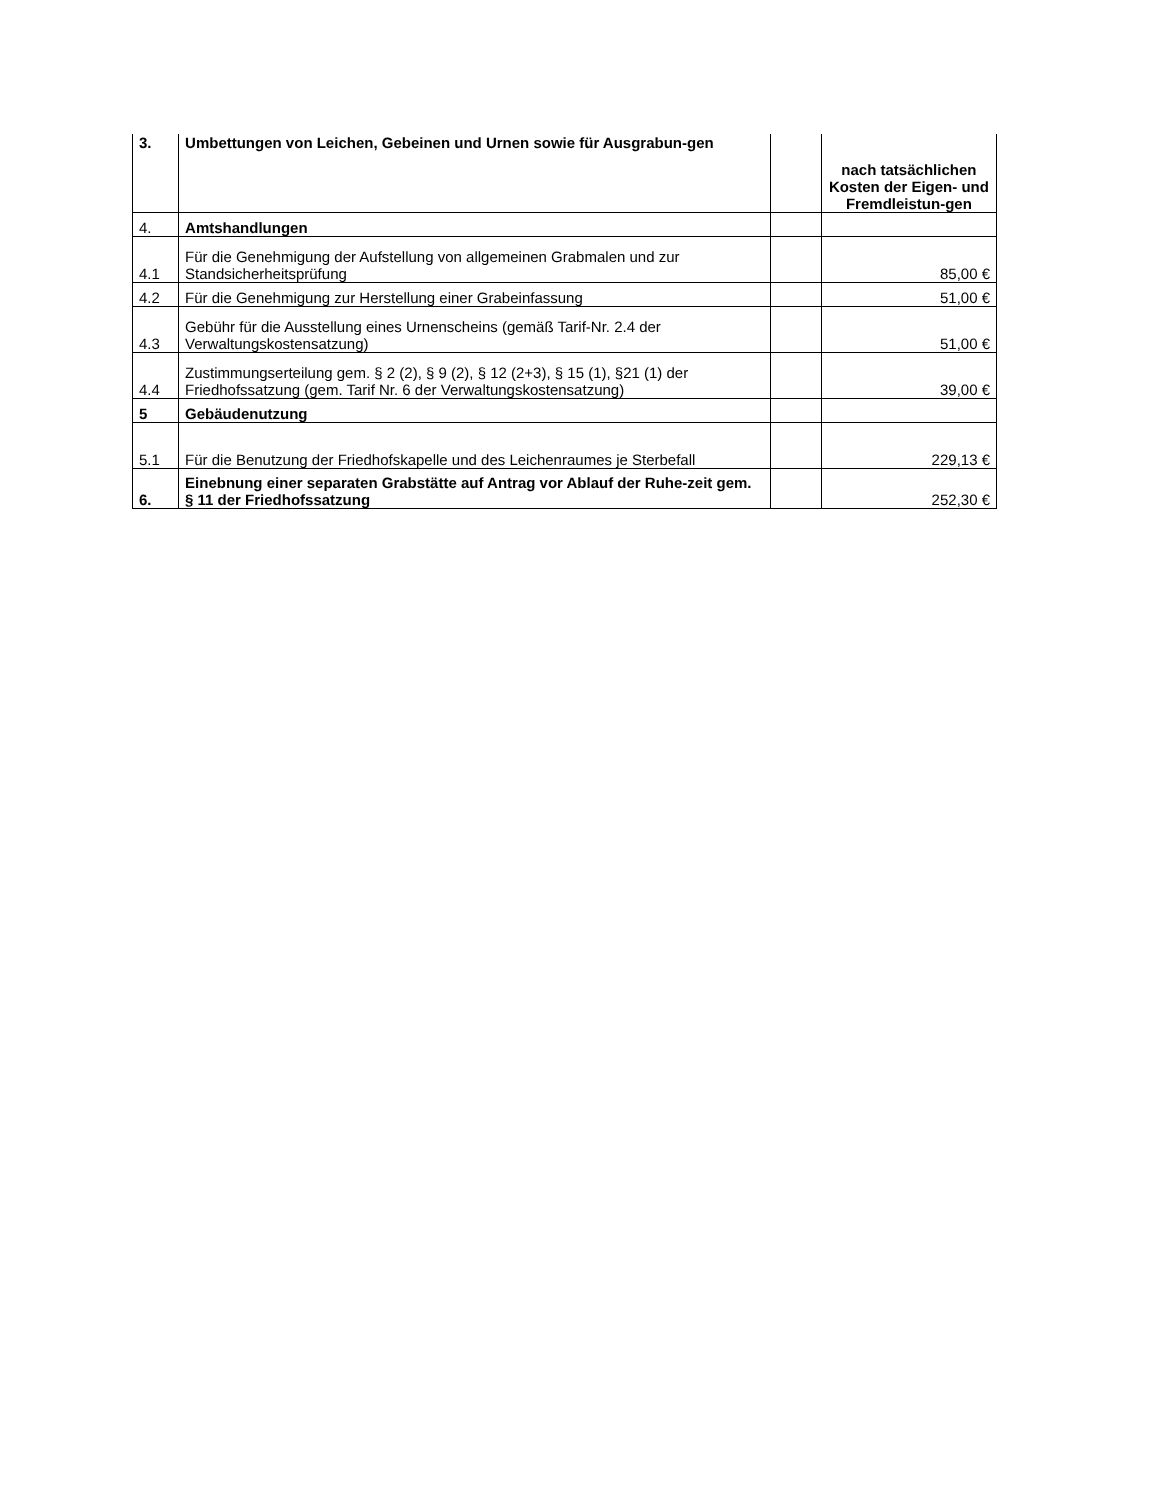| 3. | Umbettungen von Leichen, Gebeinen und Urnen sowie für Ausgrabun-gen | | nach tatsächlichen Kosten der Eigen- und Fremdleistun-gen |
| 4. | Amtshandlungen | | |
| 4.1 | Für die Genehmigung der Aufstellung von allgemeinen Grabmalen und zur Standsicherheitsprüfung | | 85,00 € |
| 4.2 | Für die Genehmigung zur Herstellung einer Grabeinfassung | | 51,00 € |
| 4.3 | Gebühr für die Ausstellung eines Urnenscheins (gemäß Tarif-Nr. 2.4 der Verwaltungskostensatzung) | | 51,00 € |
| 4.4 | Zustimmungserteilung gem. § 2 (2), § 9 (2), § 12 (2+3), § 15 (1), §21 (1) der Friedhofssatzung (gem. Tarif Nr. 6 der Verwaltungskostensatzung) | | 39,00 € |
| 5 | Gebäudenutzung | | |
| 5.1 | Für die Benutzung der Friedhofskapelle und des Leichenraumes je Sterbefall | | 229,13 € |
| 6. | Einebnung einer separaten Grabstätte auf Antrag vor Ablauf der Ruhe-zeit gem. § 11 der Friedhofssatzung | | 252,30 € |